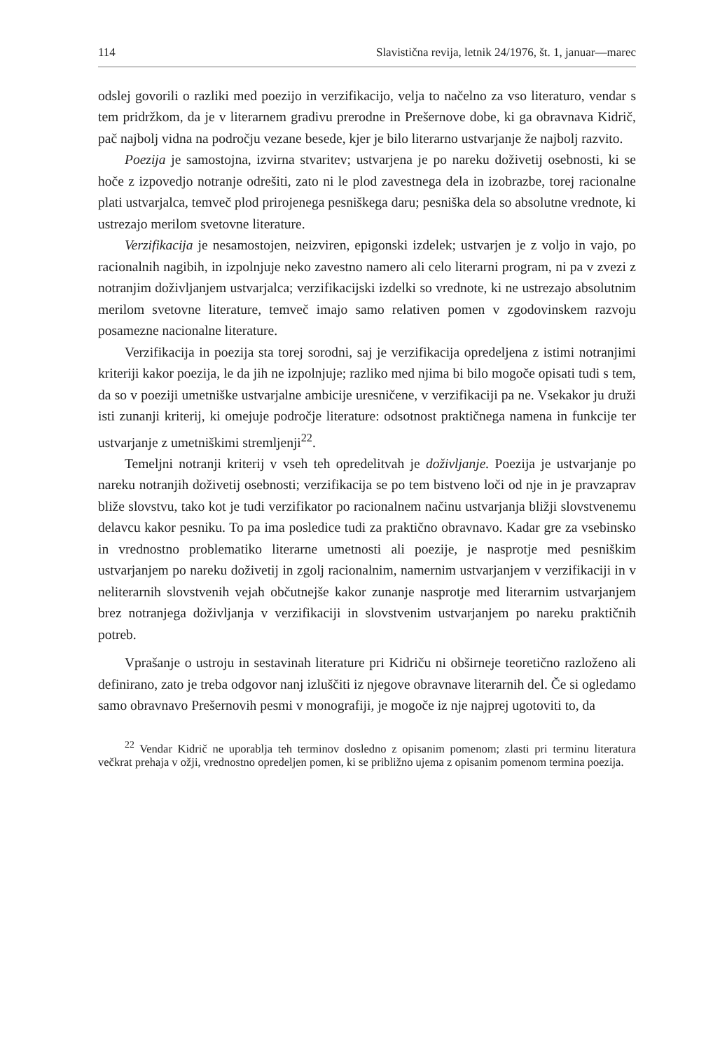114 Slavistična revija, letnik 24/1976, št. 1, januar—marec
odslej govorili o razliki med poezijo in verzifikacijo, velja to načelno za vso literaturo, vendar s tem pridržkom, da je v literarnem gradivu pre­rodne in Prešernove dobe, ki ga obravnava Kidrič, pač najbolj vidna na področju vezane besede, kjer je bilo literarno ustvarjanje že najbolj razvito.
Poezija je samostojna, izvirna stvaritev; ustvarjena je po nareku doživetij osebnosti, ki se hoče z izpovedjo notranje odrešiti, zato ni le plod zavestnega dela in izobrazbe, torej racionalne plati ustvarjalca, temveč plod prirojenega pesniškega daru; pesniška dela so absolutne vrednote, ki ustrezajo merilom svetovne literature.
Verzifikacija je nesamostojen, neizviren, epigonski izdelek; ustvarjen je z voljo in vajo, po racionalnih nagibih, in izpolnjuje neko zavestno namero ali celo literarni program, ni pa v zvezi z notranjim doživljanjem ustvarjalca; verzifikacijski izdelki so vrednote, ki ne ustrezajo absolut­nim merilom svetovne literature, temveč imajo samo relativen pomen v zgodovinskem razvoju posamezne nacionalne literature.
Verzifikacija in poezija sta torej sorodni, saj je verzifikacija oprede­ljena z istimi notranjimi kriteriji kakor poezija, le da jih ne izpolnjuje; razliko med njima bi bilo mogoče opisati tudi s tem, da so v poeziji umet­niške ustvarjalne ambicije uresničene, v verzifikaciji pa ne. Vsekakor ju druži isti zunanji kriterij, ki omejuje področje literature: odsotnost prak­tičnega namena in funkcije ter ustvarjanje z umetniškimi stremljenji<sup>22</sup>.
Temeljni notranji kriterij v vseh teh opredelitvah je doživljanje. Poe­zija je ustvarjanje po nareku notranjih doživetij osebnosti; verzifikacija se po tem bistveno loči od nje in je pravzaprav bliže slovstvu, tako kot je tudi verzifikator po racionalnem načinu ustvarjanja bližji slovstve­nemu delavcu kakor pesniku. To pa ima posledice tudi za praktično obravnavo. Kadar gre za vsebinsko in vrednostno problematiko literarne umetnosti ali poezije, je nasprotje med pesniškim ustvarjanjem po nareku doživetij in zgolj racionalnim, namernim ustvarjanjem v verzifikaciji in v neliterarnih slovstvenih vejah občutnejše kakor zunanje nasprotje med literarnim ustvarjanjem brez notranjega doživljanja v verzifikaciji in slovstvenim ustvarjanjem po nareku praktičnih potreb.
Vprašanje o ustroju in sestavinah literature pri Kidriču ni obširneje teoretično razloženo ali definirano, zato je treba odgovor nanj izluščiti iz njegove obravnave literarnih del. Če si ogledamo samo obravnavo Pre­šernovih pesmi v monografiji, je mogoče iz nje najprej ugotoviti to, da
<sup>22</sup> Vendar Kidrič ne uporablja teh terminov dosledno z opisanim pomenom; zlasti pri terminu literatura večkrat prehaja v ožji, vrednostno opredeljen po­men, ki se približno ujema z opisanim pomenom termina poezija.